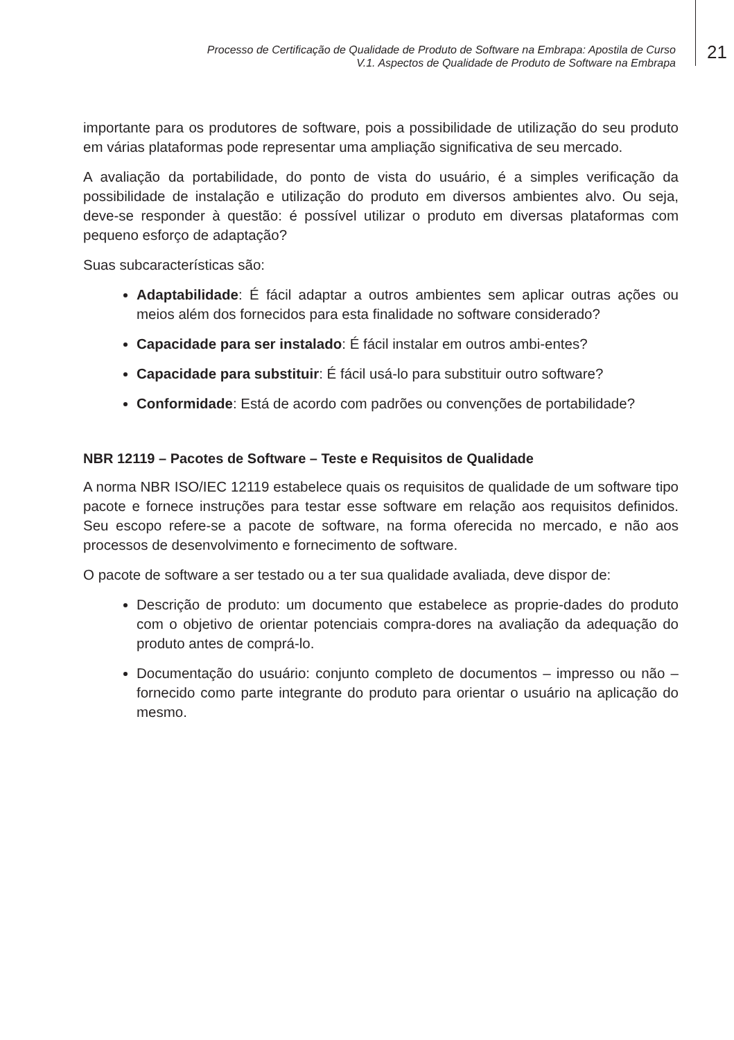Processo de Certificação de Qualidade de Produto de Software na Embrapa: Apostila de Curso
V.1. Aspectos de Qualidade de Produto de Software na Embrapa
21
importante para os produtores de software, pois a possibilidade de utilização do seu produto em várias plataformas pode representar uma ampliação significativa de seu mercado.
A avaliação da portabilidade, do ponto de vista do usuário, é a simples verificação da possibilidade de instalação e utilização do produto em diversos ambientes alvo. Ou seja, deve-se responder à questão: é possível utilizar o produto em diversas plataformas com pequeno esforço de adaptação?
Suas subcaracterísticas são:
Adaptabilidade: É fácil adaptar a outros ambientes sem aplicar outras ações ou meios além dos fornecidos para esta finalidade no software considerado?
Capacidade para ser instalado: É fácil instalar em outros ambi-entes?
Capacidade para substituir: É fácil usá-lo para substituir outro software?
Conformidade: Está de acordo com padrões ou convenções de portabilidade?
NBR 12119 – Pacotes de Software – Teste e Requisitos de Qualidade
A norma NBR ISO/IEC 12119 estabelece quais os requisitos de qualidade de um software tipo pacote e fornece instruções para testar esse software em relação aos requisitos definidos. Seu escopo refere-se a pacote de software, na forma oferecida no mercado, e não aos processos de desenvolvimento e fornecimento de software.
O pacote de software a ser testado ou a ter sua qualidade avaliada, deve dispor de:
Descrição de produto: um documento que estabelece as proprie-dades do produto com o objetivo de orientar potenciais compra-dores na avaliação da adequação do produto antes de comprá-lo.
Documentação do usuário: conjunto completo de documentos – impresso ou não – fornecido como parte integrante do produto para orientar o usuário na aplicação do mesmo.